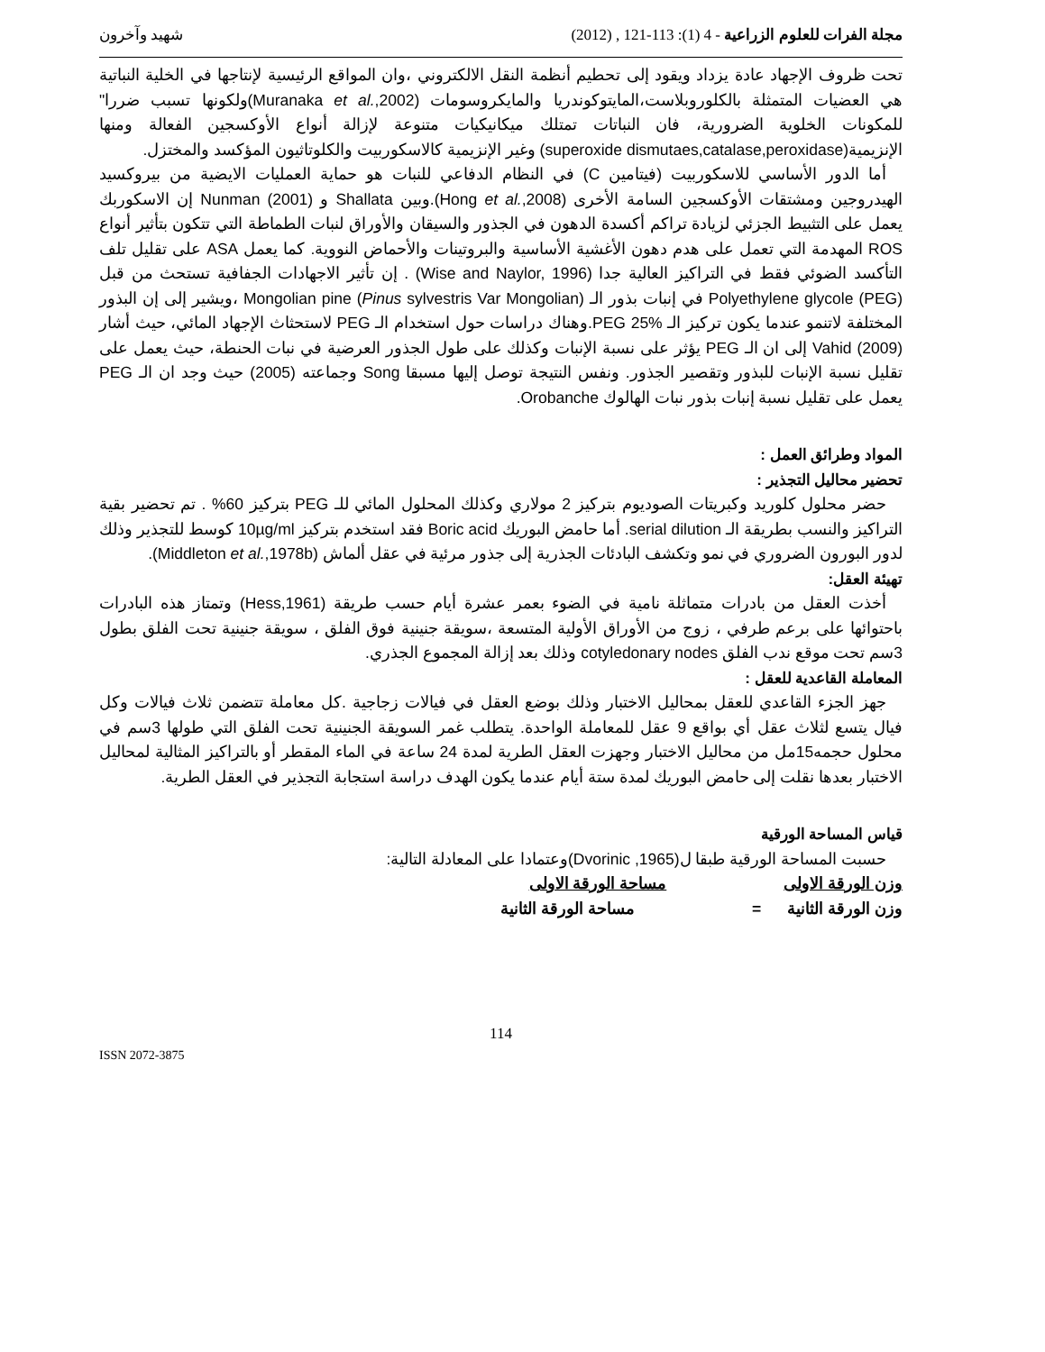مجلة الفرات للعلوم الزراعية - 4 (1): 113-121 , (2012) شهيد وآخرون
تحت ظروف الإجهاد عادة يزداد ويقود إلى تحطيم أنظمة النقل الالكتروني ،وان المواقع الرئيسية لإنتاجها في الخلية النباتية هي العضيات المتمثلة بالكلوروبلاست،المايتوكوندريا والمايكروسومات (Muranaka et al.,2002)ولكونها تسبب ضررا" للمكونات الخلوية الضرورية، فان النباتات تمتلك ميكانيكيات متنوعة لإزالة أنواع الأوكسجين الفعالة ومنها الإنزيمية(superoxide dismutaes,catalase,peroxidase) وغير الإنزيمية كالاسكوربيت والكلوتاثيون المؤكسد والمختزل.
أما الدور الأساسي للاسكوربيت (فيتامين C) في النظام الدفاعي للنبات هو حماية العمليات الايضية من بيروكسيد الهيدروجين ومشتقات الأوكسجين السامة الأخرى (Hong et al.,2008).وبين Shallata و Nunman (2001) إن الاسكوربك يعمل على التثبيط الجزئي لزيادة تراكم أكسدة الدهون في الجذور والسيقان والأوراق لنبات الطماطة التي تتكون بتأثير أنواع ROS المهدمة التي تعمل على هدم دهون الأغشية الأساسية والبروتينات والأحماض النووية. كما يعمل ASA على تقليل تلف التأكسد الضوئي فقط في التراكيز العالية جدا (Wise and Naylor, 1996) . إن تأثير الاجهادات الجفافية تستحث من قبل Polyethylene glycole (PEG) في إنبات بذور الـ Mongolian pine (Pinus sylvestris Var Mongolian) ،ويشير إلى إن البذور المختلفة لاتنمو عندما يكون تركيز الـ PEG 25%.وهناك دراسات حول استخدام الـ PEG لاستحثاث الإجهاد المائي، حيث أشار Vahid (2009) إلى ان الـ PEG يؤثر على نسبة الإنبات وكذلك على طول الجذور العرضية في نبات الحنطة، حيث يعمل على تقليل نسبة الإنبات للبذور وتقصير الجذور. ونفس النتيجة توصل إليها مسبقا Song وجماعته (2005) حيث وجد ان الـ PEG يعمل على تقليل نسبة إنبات بذور نبات الهالوك Orobanche.
المواد وطرائق العمل :
تحضير محاليل التجذير :
حضر محلول كلوريد وكبريتات الصوديوم بتركيز 2 مولاري وكذلك المحلول المائي للـ PEG بتركيز 60% . تم تحضير بقية التراكيز والنسب بطريقة الـ serial dilution. أما حامض البوريك Boric acid فقد استخدم بتركيز 10µg/ml كوسط للتجذير وذلك لدور البورون الضروري في نمو وتكشف البادئات الجذرية إلى جذور مرئية في عقل ألماش (Middleton et al.,1978b).
تهيئة العقل:
أخذت العقل من بادرات متماثلة نامية في الضوء بعمر عشرة أيام حسب طريقة (Hess,1961) وتمتاز هذه البادرات باحتوائها على برعم طرفي ، زوج من الأوراق الأولية المتسعة ،سويقة جنينية فوق الفلق ، سويقة جنينية تحت الفلق بطول 3سم تحت موقع ندب الفلق cotyledonary nodes وذلك بعد إزالة المجموع الجذري.
المعاملة القاعدية للعقل :
جهز الجزء القاعدي للعقل بمحاليل الاختبار وذلك بوضع العقل في فيالات زجاجية .كل معاملة تتضمن ثلاث فيالات وكل فيال يتسع لثلاث عقل أي بواقع 9 عقل للمعاملة الواحدة. يتطلب غمر السويقة الجنينية تحت الفلق التي طولها 3سم في محلول حجمه15مل من محاليل الاختبار وجهزت العقل الطرية لمدة 24 ساعة في الماء المقطر أو بالتراكيز المثالية لمحاليل الاختبار بعدها نقلت إلى حامض البوريك لمدة ستة أيام عندما يكون الهدف دراسة استجابة التجذير في العقل الطرية.
قياس المساحة الورقية
حسبت المساحة الورقية طبقا ل(Dvorinic ,1965)وعتمادا على المعادلة التالية:
وزن الورقة الاولى مساحة الورقة الاولى
وزن الورقة الثانية = مساحة الورقة الثانية
114
ISSN 2072-3875